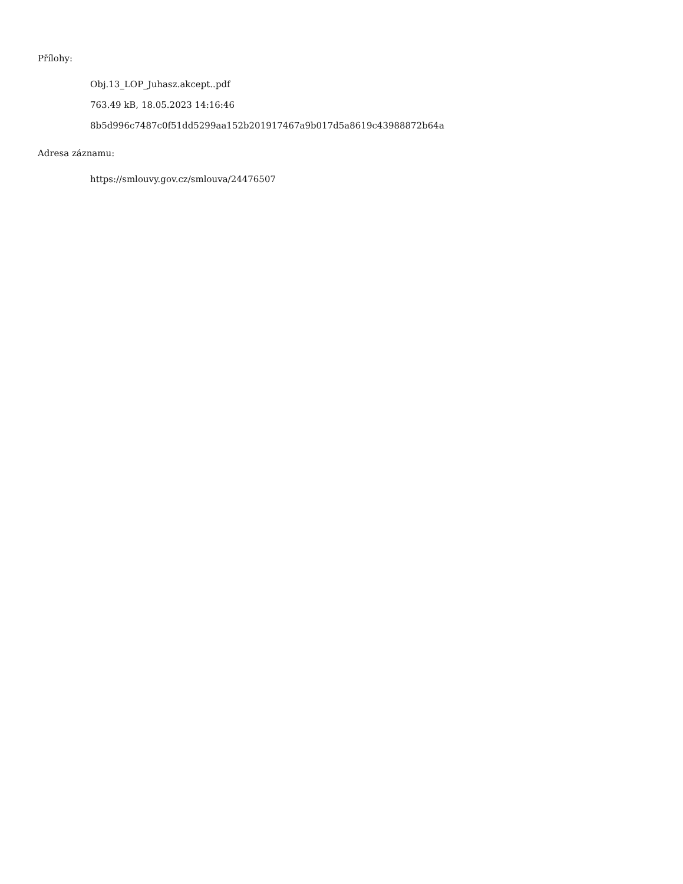Přílohy:
Obj.13_LOP_Juhasz.akcept..pdf
763.49 kB, 18.05.2023 14:16:46
8b5d996c7487c0f51dd5299aa152b201917467a9b017d5a8619c43988872b64a
Adresa záznamu:
https://smlouvy.gov.cz/smlouva/24476507